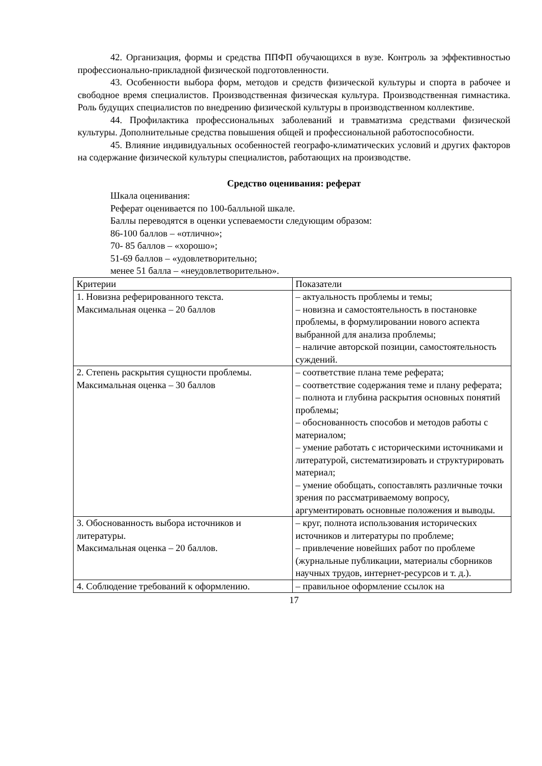42. Организация, формы и средства ППФП обучающихся в вузе. Контроль за эффективностью профессионально-прикладной физической подготовленности.
43. Особенности выбора форм, методов и средств физической культуры и спорта в рабочее и свободное время специалистов. Производственная физическая культура. Производственная гимнастика. Роль будущих специалистов по внедрению физической культуры в производственном коллективе.
44. Профилактика профессиональных заболеваний и травматизма средствами физической культуры. Дополнительные средства повышения общей и профессиональной работоспособности.
45. Влияние индивидуальных особенностей географо-климатических условий и других факторов на содержание физической культуры специалистов, работающих на производстве.
Средство оценивания: реферат
Шкала оценивания:
Реферат оценивается по 100-балльной шкале.
Баллы переводятся в оценки успеваемости следующим образом:
86-100 баллов – «отлично»;
70- 85 баллов – «хорошо»;
51-69 баллов – «удовлетворительно;
менее 51 балла – «неудовлетворительно».
| Критерии | Показатели |
| 1. Новизна реферированного текста. Максимальная оценка – 20 баллов | – актуальность проблемы и темы; – новизна и самостоятельность в постановке проблемы, в формулировании нового аспекта выбранной для анализа проблемы; – наличие авторской позиции, самостоятельность суждений. |
| 2. Степень раскрытия сущности проблемы. Максимальная оценка – 30 баллов | – соответствие плана теме реферата; – соответствие содержания теме и плану реферата; – полнота и глубина раскрытия основных понятий проблемы; – обоснованность способов и методов работы с материалом; – умение работать с историческими источниками и литературой, систематизировать и структурировать материал; – умение обобщать, сопоставлять различные точки зрения по рассматриваемому вопросу, аргументировать основные положения и выводы. |
| 3. Обоснованность выбора источников и литературы. Максимальная оценка – 20 баллов. | – круг, полнота использования исторических источников и литературы по проблеме; – привлечение новейших работ по проблеме (журнальные публикации, материалы сборников научных трудов, интернет-ресурсов и т. д.). |
| 4. Соблюдение требований к оформлению. | – правильное оформление ссылок на |
17